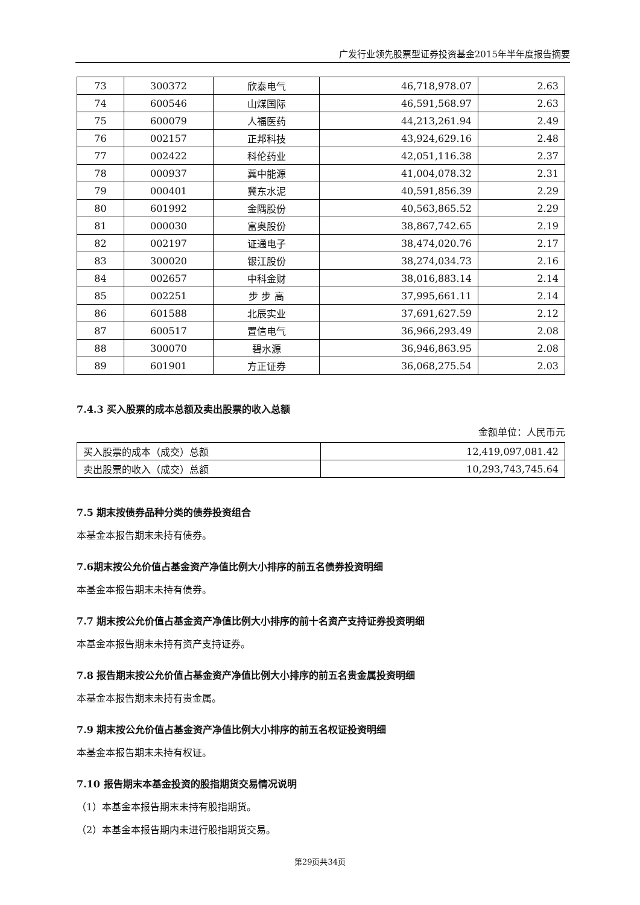广发行业领先股票型证券投资基金2015年半年度报告摘要
| 73 | 300372 | 欣泰电气 | 46,718,978.07 | 2.63 |
| 74 | 600546 | 山煤国际 | 46,591,568.97 | 2.63 |
| 75 | 600079 | 人福医药 | 44,213,261.94 | 2.49 |
| 76 | 002157 | 正邦科技 | 43,924,629.16 | 2.48 |
| 77 | 002422 | 科伦药业 | 42,051,116.38 | 2.37 |
| 78 | 000937 | 冀中能源 | 41,004,078.32 | 2.31 |
| 79 | 000401 | 冀东水泥 | 40,591,856.39 | 2.29 |
| 80 | 601992 | 金隅股份 | 40,563,865.52 | 2.29 |
| 81 | 000030 | 富奥股份 | 38,867,742.65 | 2.19 |
| 82 | 002197 | 证通电子 | 38,474,020.76 | 2.17 |
| 83 | 300020 | 银江股份 | 38,274,034.73 | 2.16 |
| 84 | 002657 | 中科金财 | 38,016,883.14 | 2.14 |
| 85 | 002251 | 步 步 高 | 37,995,661.11 | 2.14 |
| 86 | 601588 | 北辰实业 | 37,691,627.59 | 2.12 |
| 87 | 600517 | 置信电气 | 36,966,293.49 | 2.08 |
| 88 | 300070 | 碧水源 | 36,946,863.95 | 2.08 |
| 89 | 601901 | 方正证券 | 36,068,275.54 | 2.03 |
7.4.3 买入股票的成本总额及卖出股票的收入总额
金额单位：人民币元
| 买入股票的成本（成交）总额 | 12,419,097,081.42 |
| 卖出股票的收入（成交）总额 | 10,293,743,745.64 |
7.5 期末按债券品种分类的债券投资组合
本基金本报告期末未持有债券。
7.6期末按公允价值占基金资产净值比例大小排序的前五名债券投资明细
本基金本报告期末未持有债券。
7.7 期末按公允价值占基金资产净值比例大小排序的前十名资产支持证券投资明细
本基金本报告期末未持有资产支持证券。
7.8 报告期末按公允价值占基金资产净值比例大小排序的前五名贵金属投资明细
本基金本报告期末未持有贵金属。
7.9 期末按公允价值占基金资产净值比例大小排序的前五名权证投资明细
本基金本报告期末未持有权证。
7.10 报告期末本基金投资的股指期货交易情况说明
（1）本基金本报告期末未持有股指期货。
（2）本基金本报告期内未进行股指期货交易。
第29页共34页